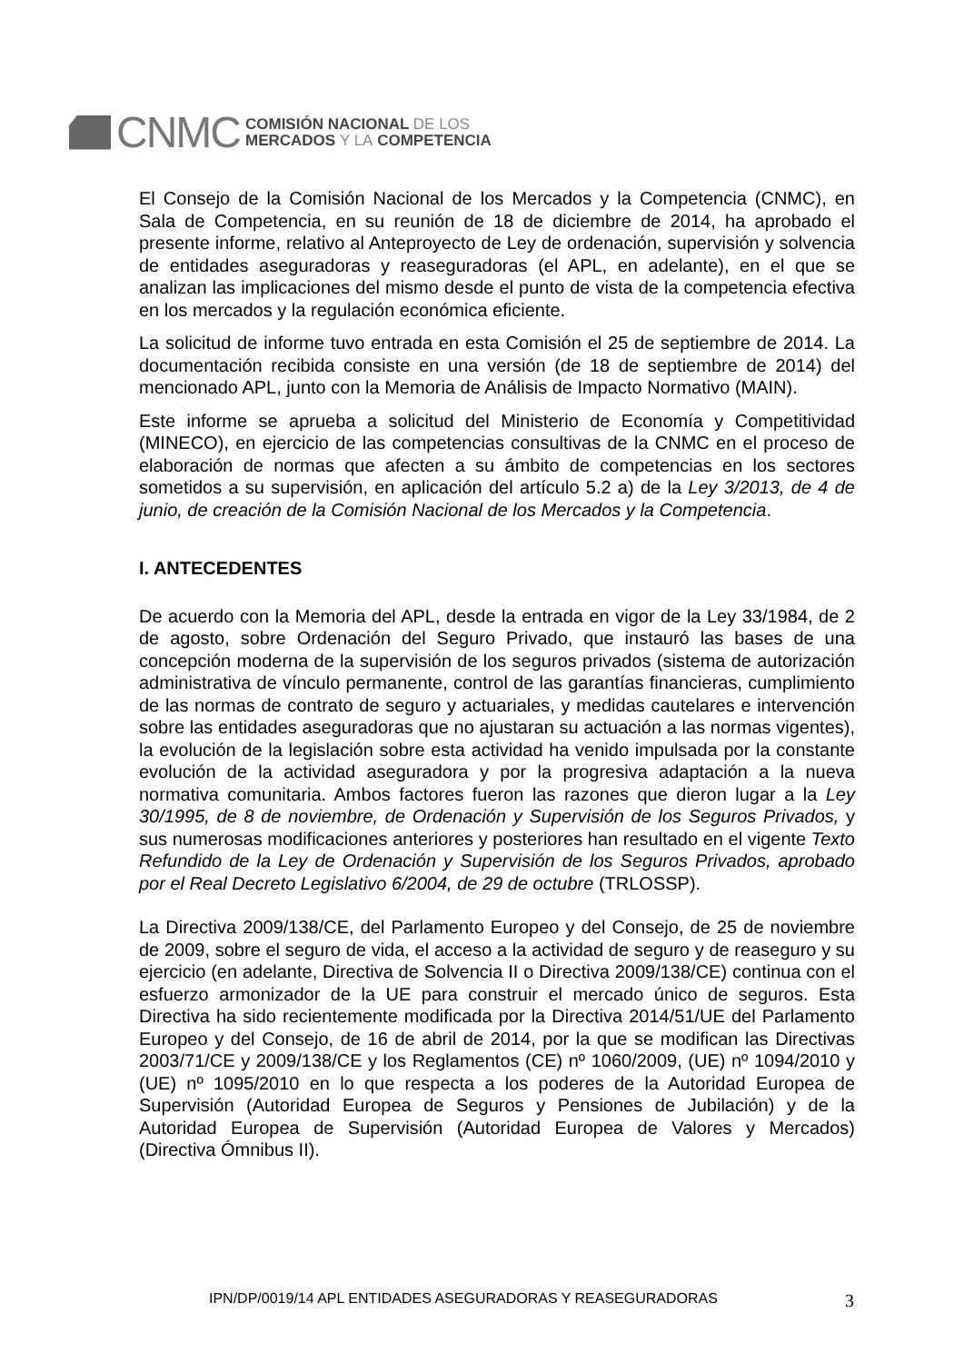CNMC
COMISIÓN NACIONAL DE LOS
MERCADOS Y LA COMPETENCIA
El Consejo de la Comisión Nacional de los Mercados y la Competencia (CNMC), en Sala de Competencia, en su reunión de 18 de diciembre de 2014, ha aprobado el presente informe, relativo al Anteproyecto de Ley de ordenación, supervisión y solvencia de entidades aseguradoras y reaseguradoras (el APL, en adelante), en el que se analizan las implicaciones del mismo desde el punto de vista de la competencia efectiva en los mercados y la regulación económica eficiente.
La solicitud de informe tuvo entrada en esta Comisión el 25 de septiembre de 2014. La documentación recibida consiste en una versión (de 18 de septiembre de 2014) del mencionado APL, junto con la Memoria de Análisis de Impacto Normativo (MAIN).
Este informe se aprueba a solicitud del Ministerio de Economía y Competitividad (MINECO), en ejercicio de las competencias consultivas de la CNMC en el proceso de elaboración de normas que afecten a su ámbito de competencias en los sectores sometidos a su supervisión, en aplicación del artículo 5.2 a) de la Ley 3/2013, de 4 de junio, de creación de la Comisión Nacional de los Mercados y la Competencia.
I. ANTECEDENTES
De acuerdo con la Memoria del APL, desde la entrada en vigor de la Ley 33/1984, de 2 de agosto, sobre Ordenación del Seguro Privado, que instauró las bases de una concepción moderna de la supervisión de los seguros privados (sistema de autorización administrativa de vínculo permanente, control de las garantías financieras, cumplimiento de las normas de contrato de seguro y actuariales, y medidas cautelares e intervención sobre las entidades aseguradoras que no ajustaran su actuación a las normas vigentes), la evolución de la legislación sobre esta actividad ha venido impulsada por la constante evolución de la actividad aseguradora y por la progresiva adaptación a la nueva normativa comunitaria. Ambos factores fueron las razones que dieron lugar a la Ley 30/1995, de 8 de noviembre, de Ordenación y Supervisión de los Seguros Privados, y sus numerosas modificaciones anteriores y posteriores han resultado en el vigente Texto Refundido de la Ley de Ordenación y Supervisión de los Seguros Privados, aprobado por el Real Decreto Legislativo 6/2004, de 29 de octubre (TRLOSSP).
La Directiva 2009/138/CE, del Parlamento Europeo y del Consejo, de 25 de noviembre de 2009, sobre el seguro de vida, el acceso a la actividad de seguro y de reaseguro y su ejercicio (en adelante, Directiva de Solvencia II o Directiva 2009/138/CE) continua con el esfuerzo armonizador de la UE para construir el mercado único de seguros. Esta Directiva ha sido recientemente modificada por la Directiva 2014/51/UE del Parlamento Europeo y del Consejo, de 16 de abril de 2014, por la que se modifican las Directivas 2003/71/CE y 2009/138/CE y los Reglamentos (CE) nº 1060/2009, (UE) nº 1094/2010 y (UE) nº 1095/2010 en lo que respecta a los poderes de la Autoridad Europea de Supervisión (Autoridad Europea de Seguros y Pensiones de Jubilación) y de la Autoridad Europea de Supervisión (Autoridad Europea de Valores y Mercados) (Directiva Ómnibus II).
IPN/DP/0019/14 APL ENTIDADES ASEGURADORAS Y REASEGURADORAS 3